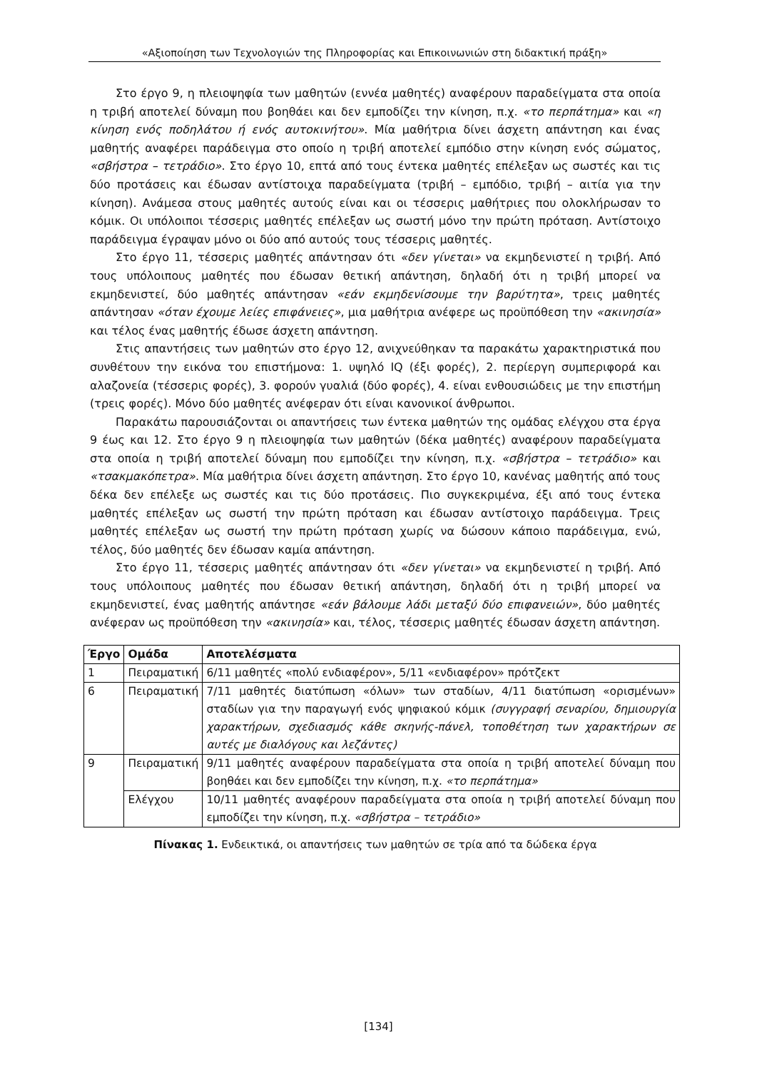«Αξιοποίηση των Τεχνολογιών της Πληροφορίας και Επικοινωνιών στη διδακτική πράξη»
Στο έργο 9, η πλειοψηφία των μαθητών (εννέα μαθητές) αναφέρουν παραδείγματα στα οποία η τριβή αποτελεί δύναμη που βοηθάει και δεν εμποδίζει την κίνηση, π.χ. «το περπάτημα» και «η κίνηση ενός ποδηλάτου ή ενός αυτοκινήτου». Μία μαθήτρια δίνει άσχετη απάντηση και ένας μαθητής αναφέρει παράδειγμα στο οποίο η τριβή αποτελεί εμπόδιο στην κίνηση ενός σώματος, «σβήστρα – τετράδιο». Στο έργο 10, επτά από τους έντεκα μαθητές επέλεξαν ως σωστές και τις δύο προτάσεις και έδωσαν αντίστοιχα παραδείγματα (τριβή – εμπόδιο, τριβή – αιτία για την κίνηση). Ανάμεσα στους μαθητές αυτούς είναι και οι τέσσερις μαθήτριες που ολοκλήρωσαν το κόμικ. Οι υπόλοιποι τέσσερις μαθητές επέλεξαν ως σωστή μόνο την πρώτη πρόταση. Αντίστοιχο παράδειγμα έγραψαν μόνο οι δύο από αυτούς τους τέσσερις μαθητές.
Στο έργο 11, τέσσερις μαθητές απάντησαν ότι «δεν γίνεται» να εκμηδενιστεί η τριβή. Από τους υπόλοιπους μαθητές που έδωσαν θετική απάντηση, δηλαδή ότι η τριβή μπορεί να εκμηδενιστεί, δύο μαθητές απάντησαν «εάν εκμηδενίσουμε την βαρύτητα», τρεις μαθητές απάντησαν «όταν έχουμε λείες επιφάνειες», μια μαθήτρια ανέφερε ως προϋπόθεση την «ακινησία» και τέλος ένας μαθητής έδωσε άσχετη απάντηση.
Στις απαντήσεις των μαθητών στο έργο 12, ανιχνεύθηκαν τα παρακάτω χαρακτηριστικά που συνθέτουν την εικόνα του επιστήμονα: 1. υψηλό IQ (έξι φορές), 2. περίεργη συμπεριφορά και αλαζονεία (τέσσερις φορές), 3. φορούν γυαλιά (δύο φορές), 4. είναι ενθουσιώδεις με την επιστήμη (τρεις φορές). Μόνο δύο μαθητές ανέφεραν ότι είναι κανονικοί άνθρωποι.
Παρακάτω παρουσιάζονται οι απαντήσεις των έντεκα μαθητών της ομάδας ελέγχου στα έργα 9 έως και 12. Στο έργο 9 η πλειοψηφία των μαθητών (δέκα μαθητές) αναφέρουν παραδείγματα στα οποία η τριβή αποτελεί δύναμη που εμποδίζει την κίνηση, π.χ. «σβήστρα – τετράδιο» και «τσακμακόπετρα». Μία μαθήτρια δίνει άσχετη απάντηση. Στο έργο 10, κανένας μαθητής από τους δέκα δεν επέλεξε ως σωστές και τις δύο προτάσεις. Πιο συγκεκριμένα, έξι από τους έντεκα μαθητές επέλεξαν ως σωστή την πρώτη πρόταση και έδωσαν αντίστοιχο παράδειγμα. Τρεις μαθητές επέλεξαν ως σωστή την πρώτη πρόταση χωρίς να δώσουν κάποιο παράδειγμα, ενώ, τέλος, δύο μαθητές δεν έδωσαν καμία απάντηση.
Στο έργο 11, τέσσερις μαθητές απάντησαν ότι «δεν γίνεται» να εκμηδενιστεί η τριβή. Από τους υπόλοιπους μαθητές που έδωσαν θετική απάντηση, δηλαδή ότι η τριβή μπορεί να εκμηδενιστεί, ένας μαθητής απάντησε «εάν βάλουμε λάδι μεταξύ δύο επιφανειών», δύο μαθητές ανέφεραν ως προϋπόθεση την «ακινησία» και, τέλος, τέσσερις μαθητές έδωσαν άσχετη απάντηση.
| Έργο | Ομάδα | Αποτελέσματα |
| --- | --- | --- |
| 1 | Πειραματική | 6/11 μαθητές «πολύ ενδιαφέρον», 5/11 «ενδιαφέρον» πρότζεκτ |
| 6 | Πειραματική | 7/11 μαθητές διατύπωση «όλων» των σταδίων, 4/11 διατύπωση «ορισμένων» σταδίων για την παραγωγή ενός ψηφιακού κόμικ (συγγραφή σεναρίου, δημιουργία χαρακτήρων, σχεδιασμός κάθε σκηνής-πάνελ, τοποθέτηση των χαρακτήρων σε αυτές με διαλόγους και λεζάντες) |
| 9 | Πειραματική | 9/11 μαθητές αναφέρουν παραδείγματα στα οποία η τριβή αποτελεί δύναμη που βοηθάει και δεν εμποδίζει την κίνηση, π.χ. «το περπάτημα» |
| | Ελέγχου | 10/11 μαθητές αναφέρουν παραδείγματα στα οποία η τριβή αποτελεί δύναμη που εμποδίζει την κίνηση, π.χ. «σβήστρα – τετράδιο» |
Πίνακας 1. Ενδεικτικά, οι απαντήσεις των μαθητών σε τρία από τα δώδεκα έργα
[134]